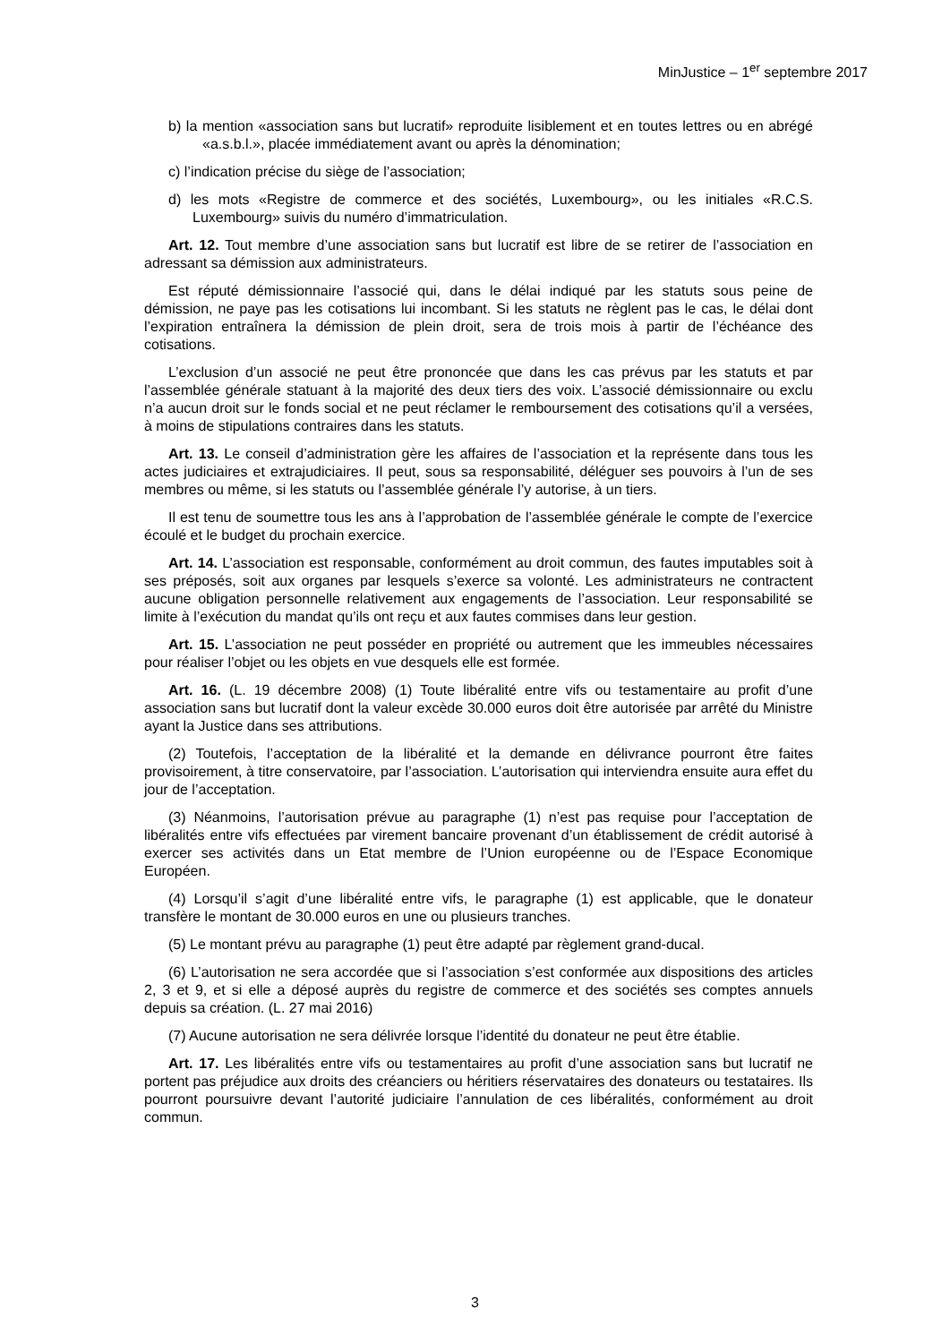MinJustice – 1<sup>er</sup> septembre 2017
b) la mention «association sans but lucratif» reproduite lisiblement et en toutes lettres ou en abrégé «a.s.b.l.», placée immédiatement avant ou après la dénomination;
c) l’indication précise du siège de l’association;
d) les mots «Registre de commerce et des sociétés, Luxembourg», ou les initiales «R.C.S. Luxembourg» suivis du numéro d’immatriculation.
Art. 12. Tout membre d’une association sans but lucratif est libre de se retirer de l’association en adressant sa démission aux administrateurs.
Est réputé démissionnaire l’associé qui, dans le délai indiqué par les statuts sous peine de démission, ne paye pas les cotisations lui incombant. Si les statuts ne règlent pas le cas, le délai dont l’expiration entraînera la démission de plein droit, sera de trois mois à partir de l’échéance des cotisations.
L’exclusion d’un associé ne peut être prononcée que dans les cas prévus par les statuts et par l’assemblée générale statuant à la majorité des deux tiers des voix. L’associé démissionnaire ou exclu n’a aucun droit sur le fonds social et ne peut réclamer le remboursement des cotisations qu’il a versées, à moins de stipulations contraires dans les statuts.
Art. 13. Le conseil d’administration gère les affaires de l’association et la représente dans tous les actes judiciaires et extrajudiciaires. Il peut, sous sa responsabilité, déléguer ses pouvoirs à l’un de ses membres ou même, si les statuts ou l’assemblée générale l’y autorise, à un tiers.
Il est tenu de soumettre tous les ans à l’approbation de l’assemblée générale le compte de l’exercice écoulé et le budget du prochain exercice.
Art. 14. L’association est responsable, conformément au droit commun, des fautes imputables soit à ses préposés, soit aux organes par lesquels s’exerce sa volonté. Les administrateurs ne contractent aucune obligation personnelle relativement aux engagements de l’association. Leur responsabilité se limite à l’exécution du mandat qu’ils ont reçu et aux fautes commises dans leur gestion.
Art. 15. L’association ne peut posséder en propriété ou autrement que les immeubles nécessaires pour réaliser l’objet ou les objets en vue desquels elle est formée.
Art. 16. (L. 19 décembre 2008) (1) Toute libéralité entre vifs ou testamentaire au profit d’une association sans but lucratif dont la valeur excède 30.000 euros doit être autorisée par arrêté du Ministre ayant la Justice dans ses attributions.
(2) Toutefois, l’acceptation de la libéralité et la demande en délivrance pourront être faites provisoirement, à titre conservatoire, par l’association. L’autorisation qui interviendra ensuite aura effet du jour de l’acceptation.
(3) Néanmoins, l’autorisation prévue au paragraphe (1) n’est pas requise pour l’acceptation de libéralités entre vifs effectuées par virement bancaire provenant d’un établissement de crédit autorisé à exercer ses activités dans un Etat membre de l’Union européenne ou de l’Espace Economique Européen.
(4) Lorsqu’il s’agit d’une libéralité entre vifs, le paragraphe (1) est applicable, que le donateur transfère le montant de 30.000 euros en une ou plusieurs tranches.
(5) Le montant prévu au paragraphe (1) peut être adapté par règlement grand-ducal.
(6) L’autorisation ne sera accordée que si l’association s’est conformée aux dispositions des articles 2, 3 et 9, et si elle a déposé auprès du registre de commerce et des sociétés ses comptes annuels depuis sa création. (L. 27 mai 2016)
(7) Aucune autorisation ne sera délivrée lorsque l’identité du donateur ne peut être établie.
Art. 17. Les libéralités entre vifs ou testamentaires au profit d’une association sans but lucratif ne portent pas préjudice aux droits des créanciers ou héritiers réservataires des donateurs ou testataires. Ils pourront poursuivre devant l’autorité judiciaire l’annulation de ces libéralités, conformément au droit commun.
3